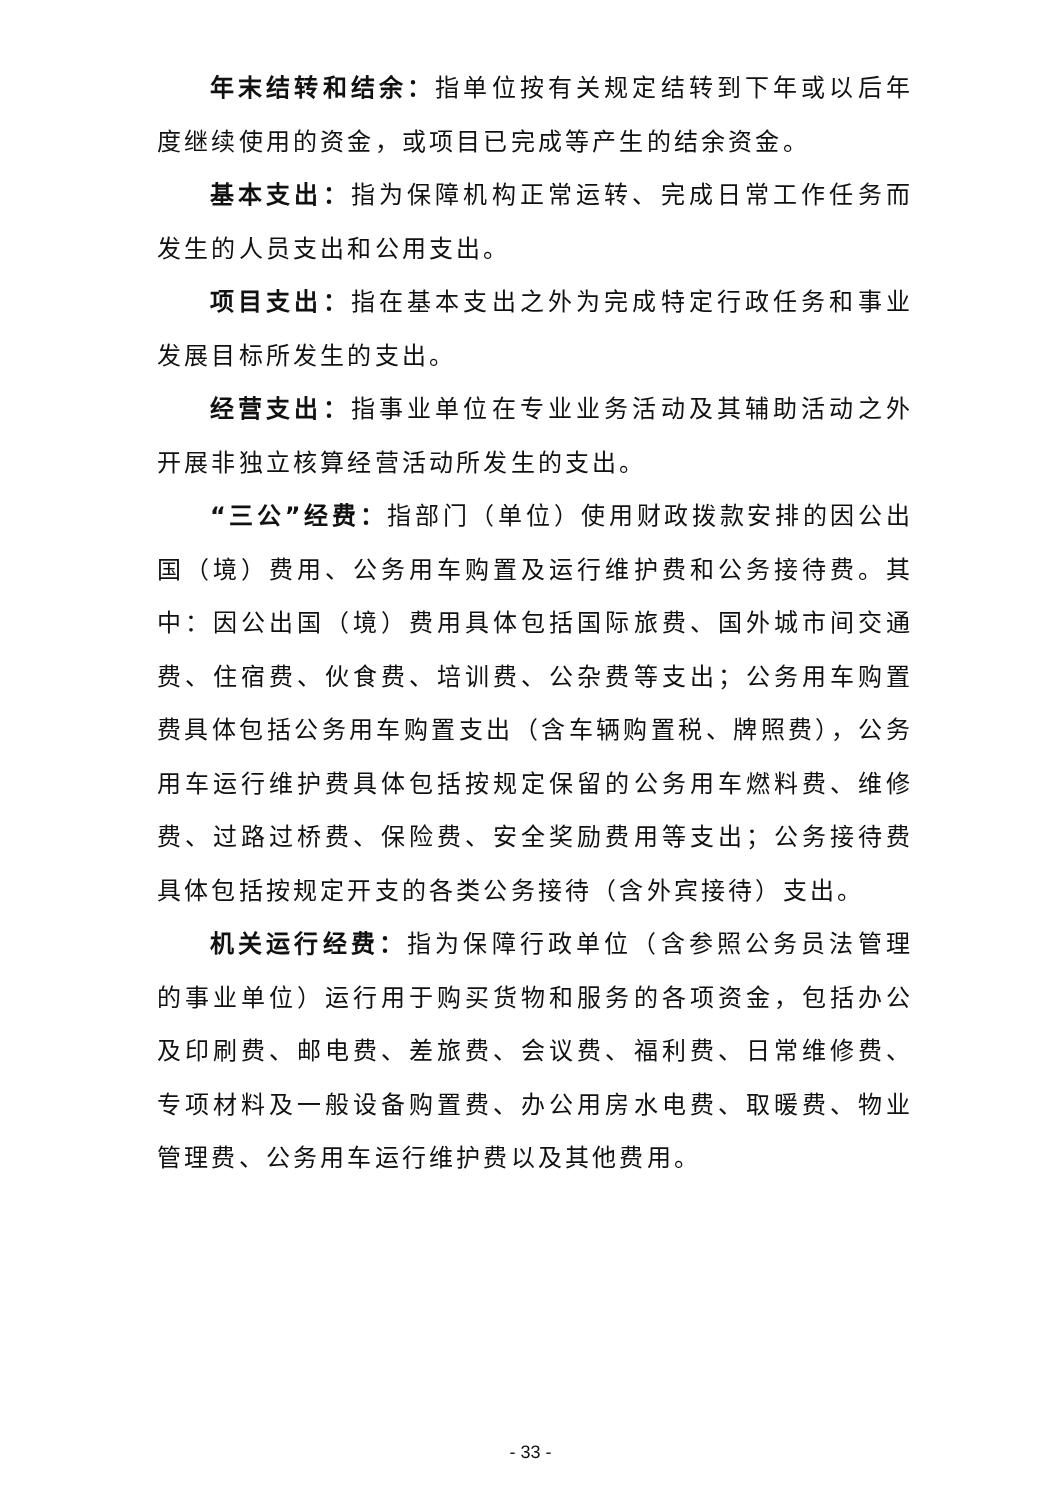年末结转和结余：指单位按有关规定结转到下年或以后年度继续使用的资金，或项目已完成等产生的结余资金。
基本支出：指为保障机构正常运转、完成日常工作任务而发生的人员支出和公用支出。
项目支出：指在基本支出之外为完成特定行政任务和事业发展目标所发生的支出。
经营支出：指事业单位在专业业务活动及其辅助活动之外开展非独立核算经营活动所发生的支出。
“三公”经费：指部门（单位）使用财政拨款安排的因公出国（境）费用、公务用车购置及运行维护费和公务接待费。其中：因公出国（境）费用具体包括国际旅费、国外城市间交通费、住宿费、伙食费、培训费、公杂费等支出；公务用车购置费具体包括公务用车购置支出（含车辆购置税、牌照费），公务用车运行维护费具体包括按规定保留的公务用车燃料费、维修费、过路过桥费、保险费、安全奖励费用等支出；公务接待费具体包括按规定开支的各类公务接待（含外宾接待）支出。
机关运行经费：指为保障行政单位（含参照公务员法管理的事业单位）运行用于购买货物和服务的各项资金，包括办公及印刷费、邮电费、差旅费、会议费、福利费、日常维修费、专项材料及一般设备购置费、办公用房水电费、取暖费、物业管理费、公务用车运行维护费以及其他费用。
- 33 -